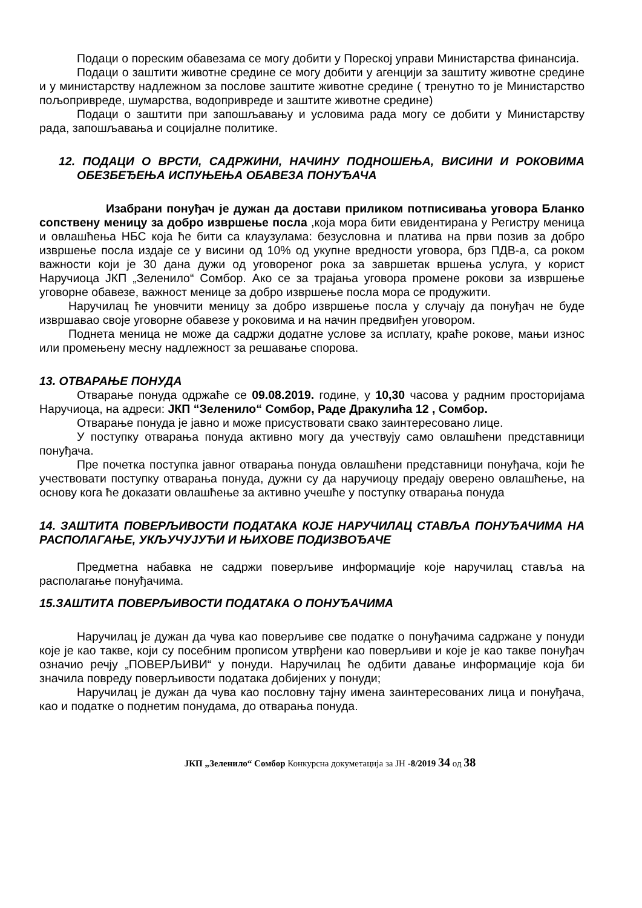Подаци о пореским обавезама се могу добити у Пореској управи Министарства финансија.
Подаци о заштити животне средине се могу добити у агенцији за заштиту животне средине и у министарству надлежном за послове заштите животне средине ( тренутно то је Министарство пољопривреде, шумарства, водопривреде и заштите животне средине)
Подаци о заштити при запошљавању и условима рада могу се добити у Министарству рада, запошљавања и социјалне политике.
12. ПОДАЦИ О ВРСТИ, САДРЖИНИ, НАЧИНУ ПОДНОШЕЊА, ВИСИНИ И РОКОВИМА ОБЕЗБЕЂЕЊА ИСПУЊЕЊА ОБАВЕЗА ПОНУЂАЧА
Изабрани понуђач је дужан да достави приликом потписивања уговора Бланко сопствену меницу за добро извршење посла ,која мора бити евидентирана у Регистру меница и овлашћења НБС која ће бити са клаузулама: безусловна и платива на први позив за добро извршење посла издаје се у висини од 10% од укупне вредности уговора, брз ПДВ-а, са роком важности који је 30 дана дужи од уговореног рока за завршетак вршења услуга, у корист Наручиоца ЈКП „Зеленило“ Сомбор. Ако се за трајања уговора промене рокови за извршење уговорне обавезе, важност менице за добро извршење посла мора се продужити.
Наручилац ће уновчити меницу за добро извршење посла у случају да понуђач не буде извршавао своје уговорне обавезе у роковима и на начин предвиђен уговором.
Поднета меница не може да садржи додатне услове за исплату, краће рокове, мањи износ или промењену месну надлежност за решавање спорова.
13. ОТВАРАЊЕ ПОНУДА
Отварање понуда одржаће се 09.08.2019. године, у 10,30 часова у радним просторијама Наручиоца, на адреси: ЈКП “Зеленило“ Сомбор, Раде Дракулића 12 , Сомбор.
Отварање понуда је јавно и може присуствовати свако заинтересовано лице.
У поступку отварања понуда активно могу да учествују само овлашћени представници понуђача.
Пре почетка поступка јавног отварања понуда овлашћени представници понуђача, који ће учествовати поступку отварања понуда, дужни су да наручиоцу предају оверено овлашћење, на основу кога ће доказати овлашћење за активно учешће у поступку отварања понуда
14. ЗАШТИТА ПОВЕРЉИВОСТИ ПОДАТАКА КОЈЕ НАРУЧИЛАЦ СТАВЉА ПОНУЂАЧИМА НА РАСПОЛАГАЊЕ, УКЉУЧУЈУЋИ И ЊИХОВЕ ПОДИЗВОЂАЧЕ
Предметна набавка не садржи поверљиве информације које наручилац ставља на располагање понуђачима.
15.ЗАШТИТА ПОВЕРЉИВОСТИ ПОДАТАКА О ПОНУЂАЧИМА
Наручилац је дужан да чува као поверљиве све податке о понуђачима садржане у понуди које је као такве, који су посебним прописом утврђени као поверљиви и које је као такве понуђач означио речју „ПОВЕРЉИВИ“ у понуди. Наручилац ће одбити давање информације која би значила повреду поверљивости података добијених у понуди;
Наручилац је дужан да чува као пословну тајну имена заинтересованих лица и понуђача, као и податке о поднетим понудама, до отварања понуда.
ЈКП „Зеленило“ Сомбор Конкурсна докуметација за ЈН -8/2019 34 од 38